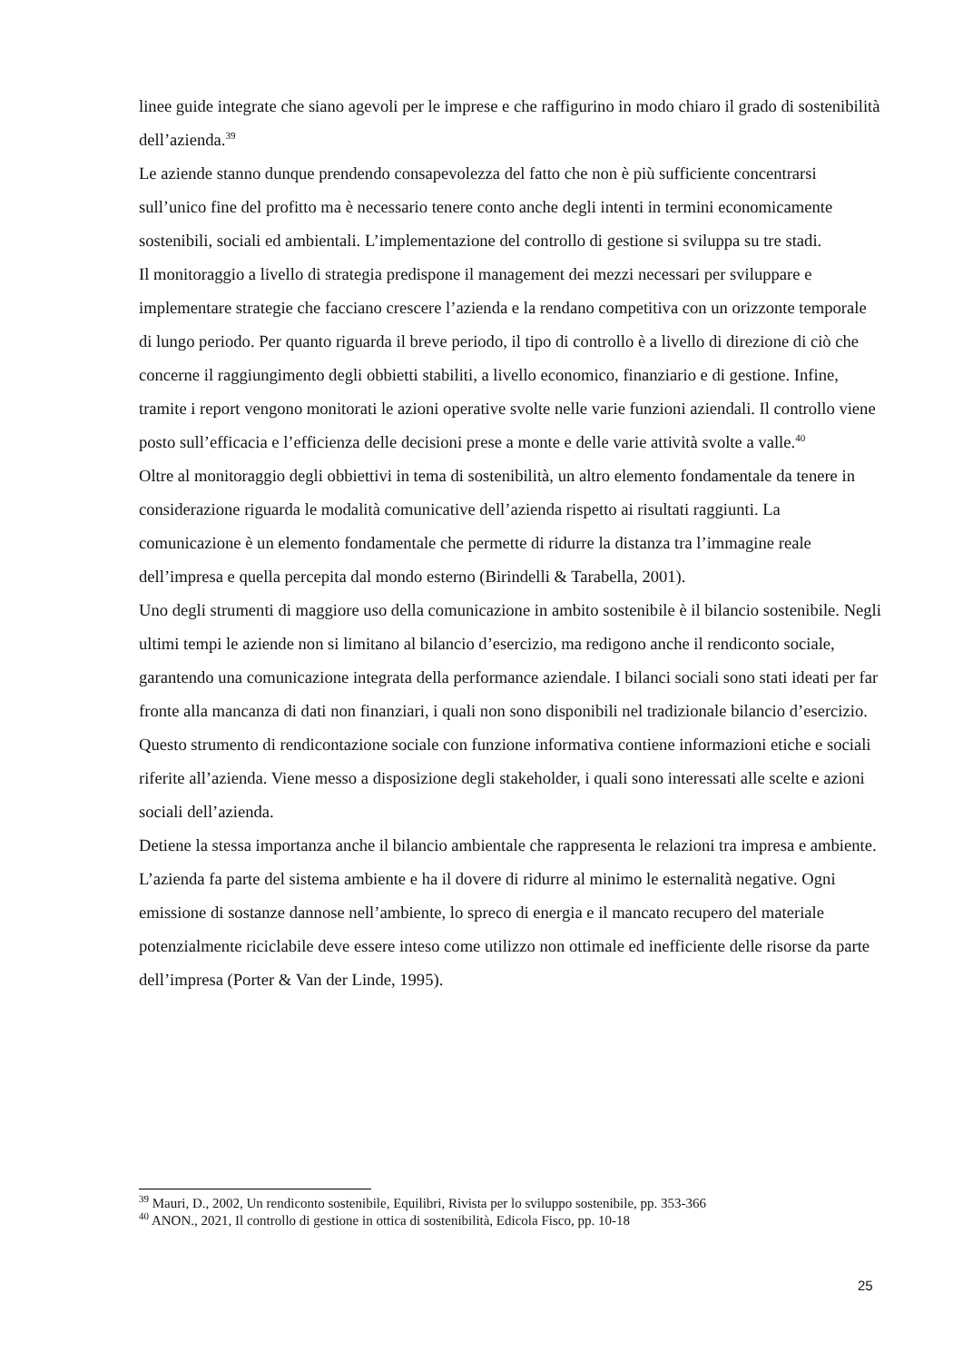linee guide integrate che siano agevoli per le imprese e che raffigurino in modo chiaro il grado di sostenibilità dell’azienda.<sup>39</sup>
Le aziende stanno dunque prendendo consapevolezza del fatto che non è più sufficiente concentrarsi sull’unico fine del profitto ma è necessario tenere conto anche degli intenti in termini economicamente sostenibili, sociali ed ambientali. L’implementazione del controllo di gestione si sviluppa su tre stadi.
Il monitoraggio a livello di strategia predispone il management dei mezzi necessari per sviluppare e implementare strategie che facciano crescere l’azienda e la rendano competitiva con un orizzonte temporale di lungo periodo. Per quanto riguarda il breve periodo, il tipo di controllo è a livello di direzione di ciò che concerne il raggiungimento degli obbietti stabiliti, a livello economico, finanziario e di gestione. Infine, tramite i report vengono monitorati le azioni operative svolte nelle varie funzioni aziendali. Il controllo viene posto sull’efficacia e l’efficienza delle decisioni prese a monte e delle varie attività svolte a valle.<sup>40</sup>
Oltre al monitoraggio degli obbiettivi in tema di sostenibilità, un altro elemento fondamentale da tenere in considerazione riguarda le modalità comunicative dell’azienda rispetto ai risultati raggiunti. La comunicazione è un elemento fondamentale che permette di ridurre la distanza tra l’immagine reale dell’impresa e quella percepita dal mondo esterno (Birindelli & Tarabella, 2001).
Uno degli strumenti di maggiore uso della comunicazione in ambito sostenibile è il bilancio sostenibile. Negli ultimi tempi le aziende non si limitano al bilancio d’esercizio, ma redigono anche il rendiconto sociale, garantendo una comunicazione integrata della performance aziendale. I bilanci sociali sono stati ideati per far fronte alla mancanza di dati non finanziari, i quali non sono disponibili nel tradizionale bilancio d’esercizio.
Questo strumento di rendicontazione sociale con funzione informativa contiene informazioni etiche e sociali riferite all’azienda. Viene messo a disposizione degli stakeholder, i quali sono interessati alle scelte e azioni sociali dell’azienda.
Detiene la stessa importanza anche il bilancio ambientale che rappresenta le relazioni tra impresa e ambiente. L’azienda fa parte del sistema ambiente e ha il dovere di ridurre al minimo le esternalità negative. Ogni emissione di sostanze dannose nell’ambiente, lo spreco di energia e il mancato recupero del materiale potenzialmente riciclabile deve essere inteso come utilizzo non ottimale ed inefficiente delle risorse da parte dell’impresa (Porter & Van der Linde, 1995).
<sup>39</sup> Mauri, D., 2002, Un rendiconto sostenibile, Equilibri, Rivista per lo sviluppo sostenibile, pp. 353-366
<sup>40</sup> ANON., 2021, Il controllo di gestione in ottica di sostenibilità, Edicola Fisco, pp. 10-18
25